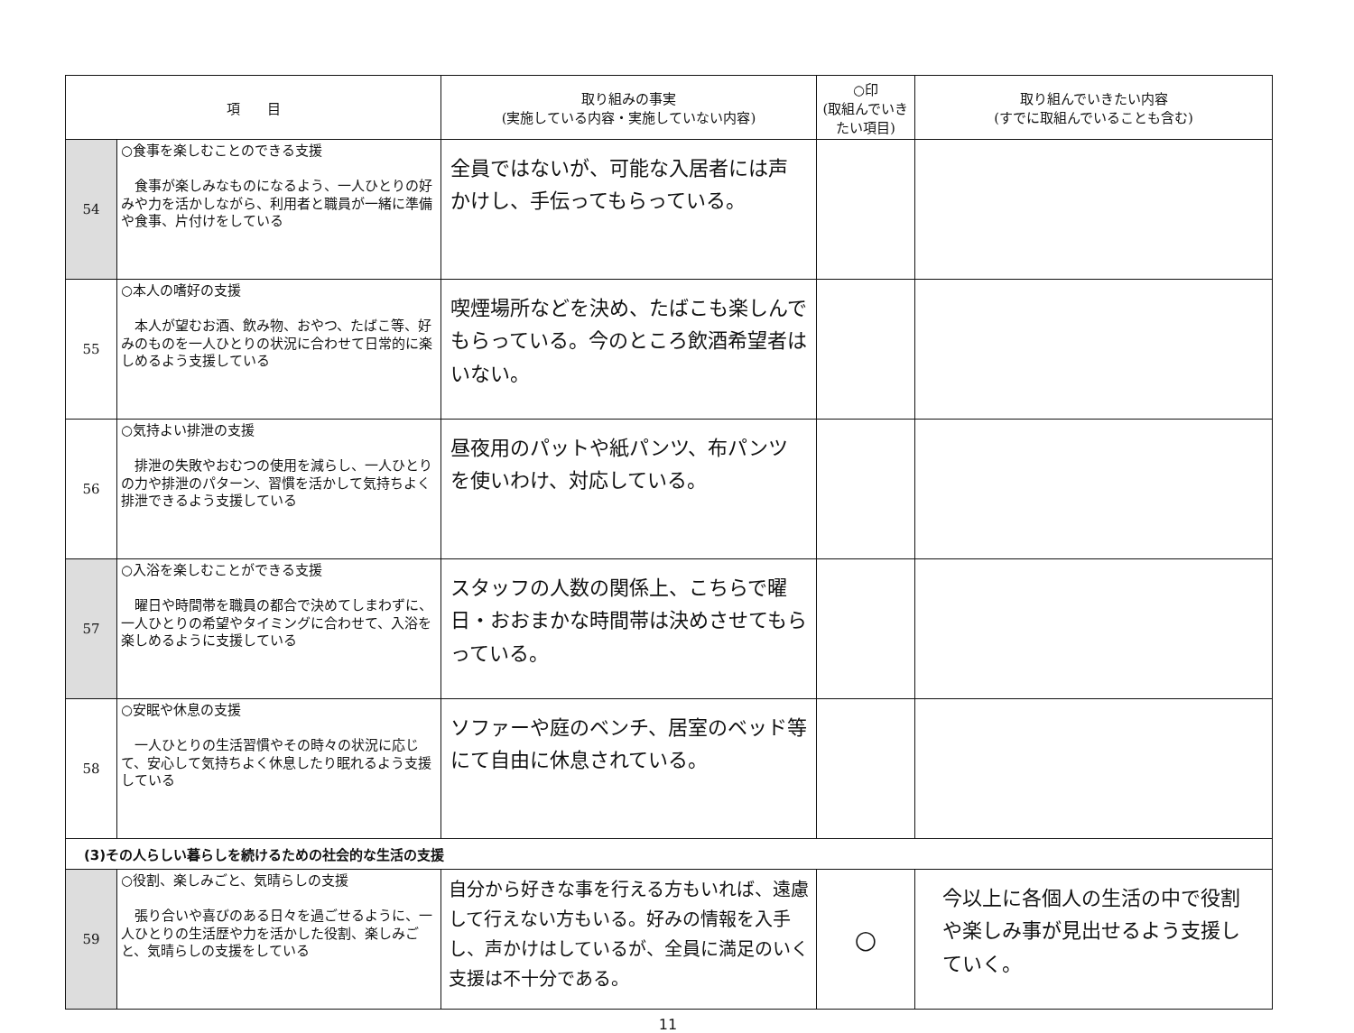| 項 目 | | 取り組みの事実 (実施している内容・実施していない内容) | ○印 (取組んでいき たい項目) | 取り組んでいきたい内容 (すでに取組んでいることも含む) |
| --- | --- | --- | --- | --- |
| 54 | ○食事を楽しむことのできる支援 食事が楽しみなものになるよう、一人ひとりの好みや力を活かしながら、利用者と職員が一緒に準備や食事、片付けをしている | 全員ではないが、可能な入居者には声かけし、手伝ってもらっている。 | | |
| 55 | ○本人の嗜好の支援 本人が望むお酒、飲み物、おやつ、たばこ等、好みのものを一人ひとりの状況に合わせて日常的に楽しめるよう支援している | 喫煙場所などを決め、たばこも楽しんでもらっている。今のところ飲酒希望者はいない。 | | |
| 56 | ○気持よい排泄の支援 排泄の失敗やおむつの使用を減らし、一人ひとりの力や排泄のパターン、習慣を活かして気持ちよく排泄できるよう支援している | 昼夜用のパットや紙パンツ、布パンツを使いわけ、対応している。 | | |
| 57 | ○入浴を楽しむことができる支援 曜日や時間帯を職員の都合で決めてしまわずに、一人ひとりの希望やタイミングに合わせて、入浴を楽しめるように支援している | スタッフの人数の関係上、こちらで曜日・おおまかな時間帯は決めさせてもらっている。 | | |
| 58 | ○安眠や休息の支援 一人ひとりの生活習慣やその時々の状況に応じて、安心して気持ちよく休息したり眠れるよう支援している | ソファーや庭のベンチ、居室のベッド等にて自由に休息されている。 | | |
| (3)その人らしい暮らしを続けるための社会的な生活の支援 | | | | |
| 59 | ○役割、楽しみごと、気晴らしの支援 張り合いや喜びのある日々を過ごせるように、一人ひとりの生活歴や力を活かした役割、楽しみごと、気晴らしの支援をしている | 自分から好きな事を行える方もいれば、遠慮して行えない方もいる。好みの情報を入手し、声かけはしているが、全員に満足のいく支援は不十分である。 | ○ | 今以上に各個人の生活の中で役割や楽しみ事が見出せるよう支援していく。 |
11